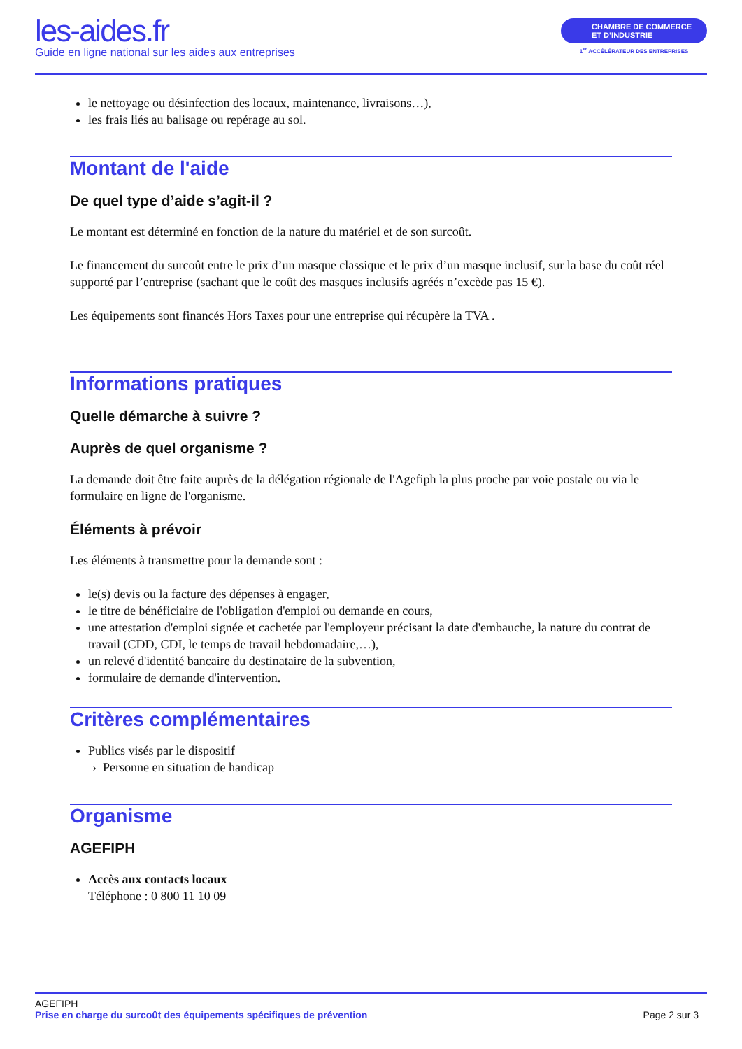les-aides.fr
Guide en ligne national sur les aides aux entreprises
CHAMBRE DE COMMERCE
ET D’INDUSTRIE
1<sup>er</sup> ACCÉLÉRATEUR DES ENTREPRISES
le nettoyage ou désinfection des locaux, maintenance, livraisons…),
les frais liés au balisage ou repérage au sol.
Montant de l'aide
De quel type d’aide s’agit-il ?
Le montant est déterminé en fonction de la nature du matériel et de son surcoût.
Le financement du surcoût entre le prix d’un masque classique et le prix d’un masque inclusif, sur la base du coût réel supporté par l’entreprise (sachant que le coût des masques inclusifs agréés n’excède pas 15 €).
Les équipements sont financés Hors Taxes pour une entreprise qui récupère la TVA .
Informations pratiques
Quelle démarche à suivre ?
Auprès de quel organisme ?
La demande doit être faite auprès de la délégation régionale de l'Agefiph la plus proche par voie postale ou via le formulaire en ligne de l'organisme.
Éléments à prévoir
Les éléments à transmettre pour la demande sont :
le(s) devis ou la facture des dépenses à engager,
le titre de bénéficiaire de l'obligation d'emploi ou demande en cours,
une attestation d'emploi signée et cachetée par l'employeur précisant la date d'embauche, la nature du contrat de travail (CDD, CDI, le temps de travail hebdomadaire,…),
un relevé d'identité bancaire du destinataire de la subvention,
formulaire de demande d'intervention.
Critères complémentaires
Publics visés par le dispositif
› Personne en situation de handicap
Organisme
AGEFIPH
Accès aux contacts locaux
Téléphone : 0 800 11 10 09
AGEFIPH
Page 2 sur 3 Prise en charge du surcoût des équipements spécifiques de prévention